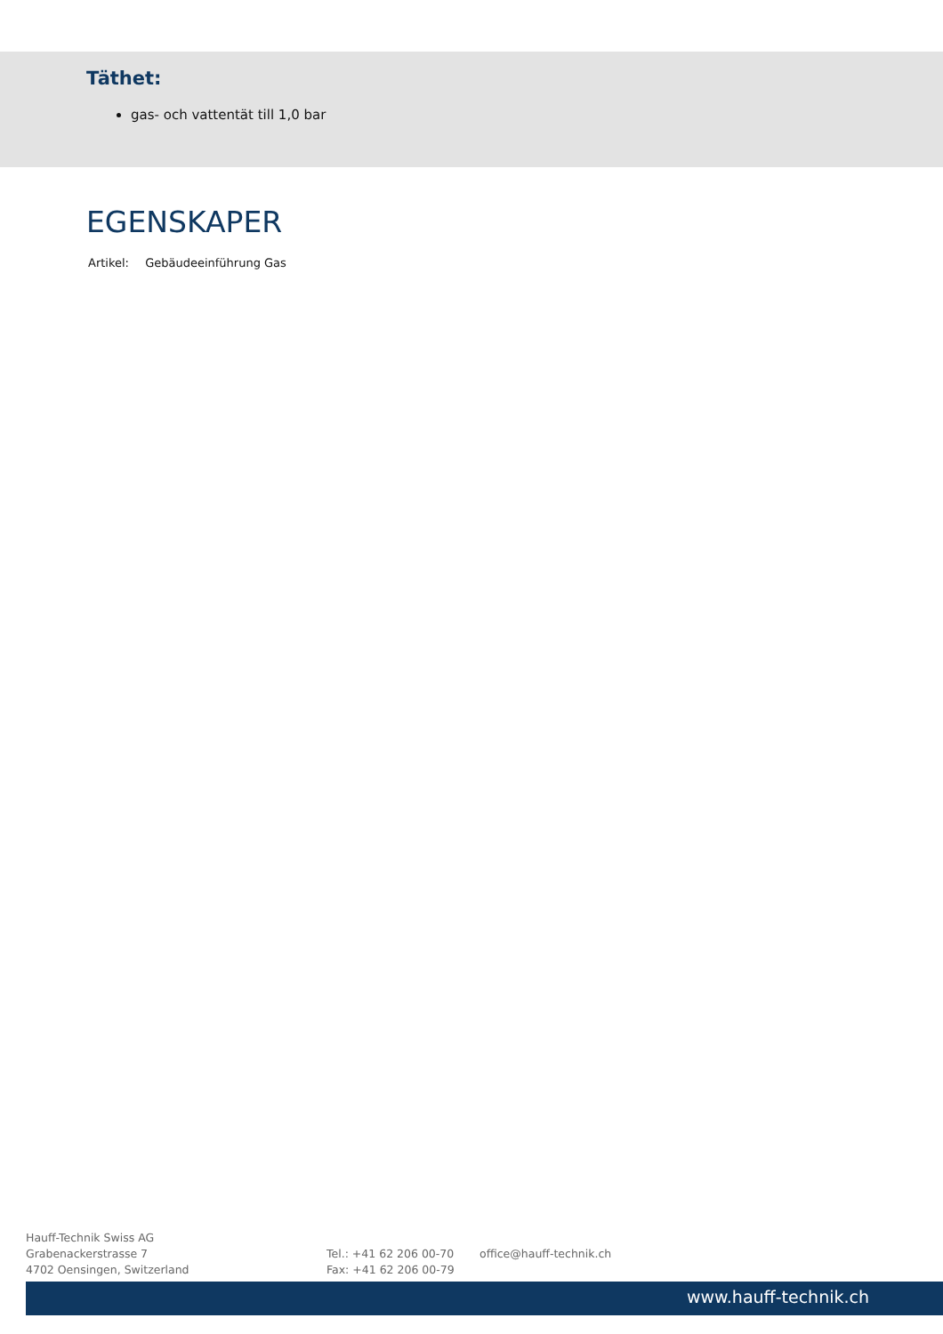Täthet:
gas- och vattentät till 1,0 bar
EGENSKAPER
Artikel: Gebäudeeinführung Gas
Hauff-Technik Swiss AG
Grabenackerstrasse 7
4702 Oensingen, Switzerland
Tel.: +41 62 206 00-70
Fax: +41 62 206 00-79
office@hauff-technik.ch
www.hauff-technik.ch